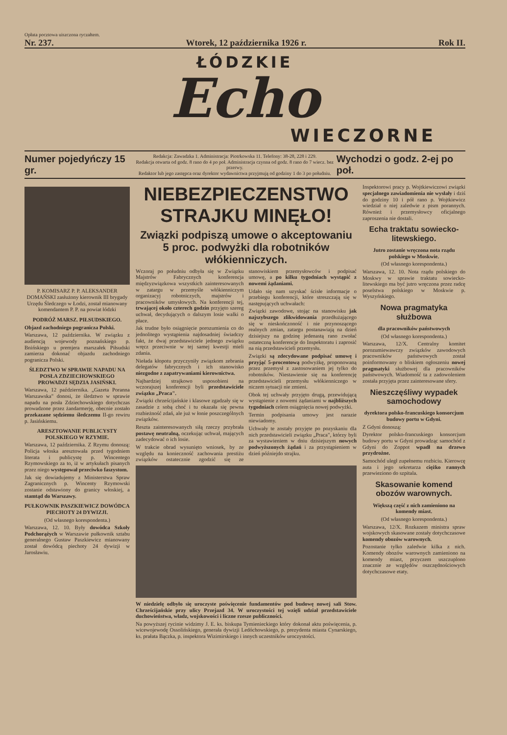Opłata pocztowa uiszczona ryczałtem.
Nr. 237. Wtorek, 12 października 1926 r. Rok II.
ŁÓDZKIE
Echo
WIECZORNE
Numer pojedyńczy 15 gr. Redakcja: Zawadzka 1. Administracja: Piotrkowska 11. Telefony: 38-28, 228 i 229.
Redakcja otwarta od godz. 8 rano do 4 po poł. Administracja czynna od godz. 8 rano do 7 wiecz. bez przerwy.
Redaktor lub jego zastępca oraz dyrektor wydawnictwa przyjmują od godziny 1 do 3 po południu. Wychodzi o godz. 2-ej po poł.
P. KOMISARZ P. P. ALEKSANDER DOMAŃSKI zasłużony kierownik III brygady Urzędu Śledczego w Łodzi, został mianowany komendantem P. P. na powiat łódzki
PODRÓŻ MARSZ. PIŁSUDSKIEGO.
Objazd zachodniego pogranicza Polski.
Warszawa, 12 października. W związku z audiencją wojewody poznańskiego p. Bnińskiego u premjera marszałek Piłsudski zamierza dokonać objazdu zachodniego pogranicza Polski.
ŚLEDZTWO W SPRAWIE NAPADU NA POSŁA ZDZIECHOWSKIEGO PROWADZI SĘDZIA JASIŃSKI.
Warszawa, 12 października. „Gazeta Poranna Warszawska" donosi, że śledztwo w sprawie napadu na posła Zdziechowskiego dotychczas prowadzone przez żandarmerję, obecnie zostało przekazane sędziemu śledczemu II-go rewiru p. Jasińskiemu.
ARESZTOWANIE PUBLICYSTY POLSKIEGO W RZYMIE.
Warszawa, 12 października. Z Rzymu donoszą: Policja włoska aresztowała przed tygodniem literata i publicystę p. Wincentego Rzymowskiego za to, iż w artykułach pisanych przez niego występował przeciwko faszystom.
Jak się dowiadujemy z Ministerstwa Spraw Zagranicznych p. Wincenty Rzymowski zostanie odstawiony do granicy włoskiej, a stamtąd do Warszawy.
PUŁKOWNIK PASZKIEWICZ DOWÓDCA PIECHOTY 24 DYWIZJI.
(Od własnego korespondenta.)
Warszawa, 12. 10. Były dowódca Szkoły Podchorążych w Warszawie pułkownik sztabu generalnego Gustaw Paszkiewicz mianowany został dowódcą piechoty 24 dywizji w Jarosławiu.
NIEBEZPIECZENSTWO STRAJKU MINĘŁO!
Związki podpiszą umowe o akceptowaniu 5 proc. podwyżki dla robotników włókienniczych.
Wczoraj po południu odbyła się w Związku Majstrów Fabrycznych konferencja międzyzwiązkowa wszystkich zainteresowanych w zatargu w przemyśle włókienniczym organizacyj robotniczych, majstrów i pracowników umysłowych. Na konferencji tej, trwającej około czterech godzin przyjęto szereg uchwał, decydujących o dalszym losie walki o płace.
Jak trudne było osiągnięcie porozumienia co do jednolitego wystąpienia najdosadniej świadczy fakt, że dwaj przedstawiciele jednego związku wręcz przeciwnie w tej samej kwestji mieli zdania.
Niełada kłopotu przyczyniły związkom zebrania delegatów fabrycznych i ich stanowisko niezgodne z zapatrywaniami kierownictwa.
Najbardziej strajkowo usposobieni na wczorajszej konferencji byli przedstawiciele związku „Praca".
Związki chrześcijańskie i klasowe zgadzały się w zasadzie z sobą choć i tu okazała się pewna rozbieżność zdań, ale już w łonie poszczególnych związków.
Reszta zainteresowanych siłą rzeczy przybrała postawę neutralną, oczekując uchwał, mających zadecydować o ich losie.
W trakcie obrad wysunięto wniosek, by ze względu na konieczność zachowania prestiżu związków ostatecznie zgodzić się ze stanowiskiem przemysłowców i podpisać umowę, a po kilku tygodniach wystąpić z nowemi żądaniami.
Udało się nam uzyskać ścisłe informacje o przebiegu konferencji, które streszczają się w następujących uchwałach:
Związki zawodowe, stojąc na stanowisku jak najszybszego zlikwidowania przedłużającego się w nieskończoność i nie przynoszącego realnych zmian, zatargu postanawiają na dzień dzisiejszy na godzinę jedenastą rano zwołać ostateczną konferencje do Inspektoratu i zaprosić na nią przedstawicieli przemysłu.
Związki są zdecydowane podpisać umowę i przyjąć 5-procentową podwyżkę, proponowaną przez przemysł z zastosowaniem jej tylko do robotników. Niestawienie się na konferencję przedstawicieli przemysłu włókienniczego w niczem sytuacji nie zmieni.
Obok tej uchwały przyjęto drugą, przewidującą wystąpienie z nowemi żądaniami w najbliższych tygodniach celem osiągnięcia nowej podwyżki.
Termin podpisania umowy jest narazie niewiadomy.
Uchwały te zostały przyjęte po pozyskaniu dla nich przedstawicieli związku „Praca", którzy byli za wystawieniem w dniu dzisiejszym nowych podwyższonych żądań i za przystąpieniem w dzień późniejdo strajku.
W niedzielę odbyło się uroczyste poświęcenie fundamentów pod budowę nowej sali Stow. Chrześcijańskie przy ulicy Przejazd 34. W uroczystości tej wzięli udział przedstawiciele duchowieństwa, władz, wojskowości i liczne rzesze publiczności.
Na powyższej rycinie widzimy J. E. ks. biskupa Tymienieckiego który dokonał aktu poświęcenia, p. wicewojewodę Ossolińskiego, generała dywizji Ledóchowskiego, p. prezydenta miasta Cynarskiego, ks. prałata Bączka, p. inspektora Wizimirskiego i innych uczestników uroczystości.
Inspektorowi pracy p. Wojtkiewiczowi związki specjalnego zawiadomienia nie wysłały i dziś do godziny 10 i pół rano p. Wojtkiewicz wiedział o niej zaledwie z pism porannych. Również i przemysłowcy oficjalnego zaproszenia nie dostali.
Echa traktatu sowiecko-litewskiego.
Jutro zostanie wręczona nota rządu polskiego w Moskwie.
(Od własnego korespondenta.)
Warszawa, 12. 10. Nota rządu polskiego do Moskwy w sprawie traktatu sowiecko-litewskiego ma być jutro wręczona przez radcę poselstwa polskiego w Moskwie p. Wyszyńskiego.
Nowa pragmatyka służbowa
dla pracowników państwowych
(Od własnego korespondenta.)
Warszawa, 12/X. Centralny komitet porozumiewawczy związków zawodowych pracowników państwowych został poinformowany o bliskiem ogłoszeniu nowej pragmatyki służbowej dla pracowników państwowych. Wiadomość ta z zadowoleniem została przyjęta przez zainteresowane sfery.
Nieszczęśliwy wypadek samochodowy
dyrektora polsko-francuskiego konsorcjum budowy portu w Gdyni.
Z Gdyni donoszą:
Dyrektor polsko-francuskiego konsorcjum budowy portu w Gdyni prowadząc samochód z Gdyni do Zoppot wpadł na drzewo przydrożne.
Samochód uległ zupełnemu rozbiciu. Kierowcę auta i jego sekretarza ciężko rannych przewieziono do szpitala.
Skasowanie komend obozów warownych.
Większą część z nich zamieniono na komendy miast.
(Od własnego korespondenta.)
Warszawa, 12/X. Rozkazem ministra spraw wojskowych skasowane zostały dotychczasowe komendy obozów warownych.
Pozostanie tylko zaledwie kilka z nich. Komendy obozów warownych zamieniono na komendy miast, przyczem uszczuplono znacznie ze względów oszczędnościowych dotychczasowe etaty.